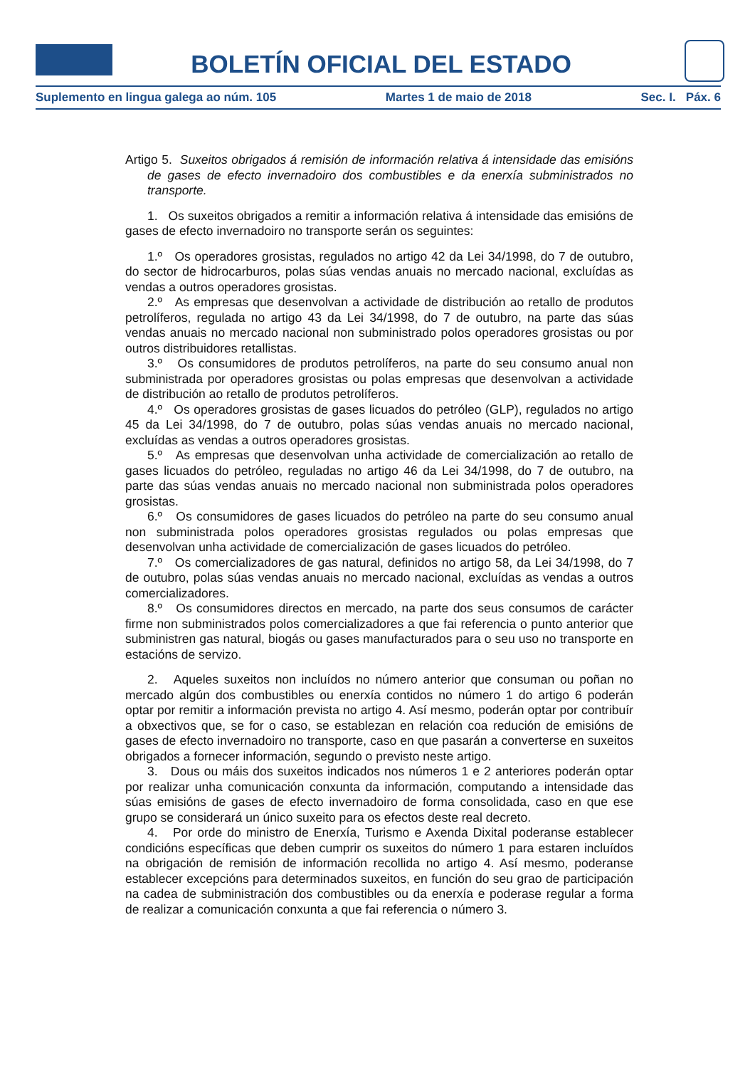BOLETÍN OFICIAL DEL ESTADO
Suplemento en lingua galega ao núm. 105 Martes 1 de maio de 2018 Sec. I. Páx. 6
Artigo 5. Suxeitos obrigados á remisión de información relativa á intensidade das emisións de gases de efecto invernadoiro dos combustibles e da enerxía subministrados no transporte.
1. Os suxeitos obrigados a remitir a información relativa á intensidade das emisións de gases de efecto invernadoiro no transporte serán os seguintes:
1.º Os operadores grosistas, regulados no artigo 42 da Lei 34/1998, do 7 de outubro, do sector de hidrocarburos, polas súas vendas anuais no mercado nacional, excluídas as vendas a outros operadores grosistas.
2.º As empresas que desenvolvan a actividade de distribución ao retallo de produtos petrolíferos, regulada no artigo 43 da Lei 34/1998, do 7 de outubro, na parte das súas vendas anuais no mercado nacional non subministrado polos operadores grosistas ou por outros distribuidores retallistas.
3.º Os consumidores de produtos petrolíferos, na parte do seu consumo anual non subministrada por operadores grosistas ou polas empresas que desenvolvan a actividade de distribución ao retallo de produtos petrolíferos.
4.º Os operadores grosistas de gases licuados do petróleo (GLP), regulados no artigo 45 da Lei 34/1998, do 7 de outubro, polas súas vendas anuais no mercado nacional, excluídas as vendas a outros operadores grosistas.
5.º As empresas que desenvolvan unha actividade de comercialización ao retallo de gases licuados do petróleo, reguladas no artigo 46 da Lei 34/1998, do 7 de outubro, na parte das súas vendas anuais no mercado nacional non subministrada polos operadores grosistas.
6.º Os consumidores de gases licuados do petróleo na parte do seu consumo anual non subministrada polos operadores grosistas regulados ou polas empresas que desenvolvan unha actividade de comercialización de gases licuados do petróleo.
7.º Os comercializadores de gas natural, definidos no artigo 58, da Lei 34/1998, do 7 de outubro, polas súas vendas anuais no mercado nacional, excluídas as vendas a outros comercializadores.
8.º Os consumidores directos en mercado, na parte dos seus consumos de carácter firme non subministrados polos comercializadores a que fai referencia o punto anterior que subministren gas natural, biogás ou gases manufacturados para o seu uso no transporte en estacións de servizo.
2. Aqueles suxeitos non incluídos no número anterior que consuman ou poñan no mercado algún dos combustibles ou enerxía contidos no número 1 do artigo 6 poderán optar por remitir a información prevista no artigo 4. Así mesmo, poderán optar por contribuír a obxectivos que, se for o caso, se establezan en relación coa redución de emisións de gases de efecto invernadoiro no transporte, caso en que pasarán a converterse en suxeitos obrigados a fornecer información, segundo o previsto neste artigo.
3. Dous ou máis dos suxeitos indicados nos números 1 e 2 anteriores poderán optar por realizar unha comunicación conxunta da información, computando a intensidade das súas emisións de gases de efecto invernadoiro de forma consolidada, caso en que ese grupo se considerará un único suxeito para os efectos deste real decreto.
4. Por orde do ministro de Enerxía, Turismo e Axenda Dixital poderanse establecer condicións específicas que deben cumprir os suxeitos do número 1 para estaren incluídos na obrigación de remisión de información recollida no artigo 4. Así mesmo, poderanse establecer excepcións para determinados suxeitos, en función do seu grao de participación na cadea de subministración dos combustibles ou da enerxía e poderase regular a forma de realizar a comunicación conxunta a que fai referencia o número 3.